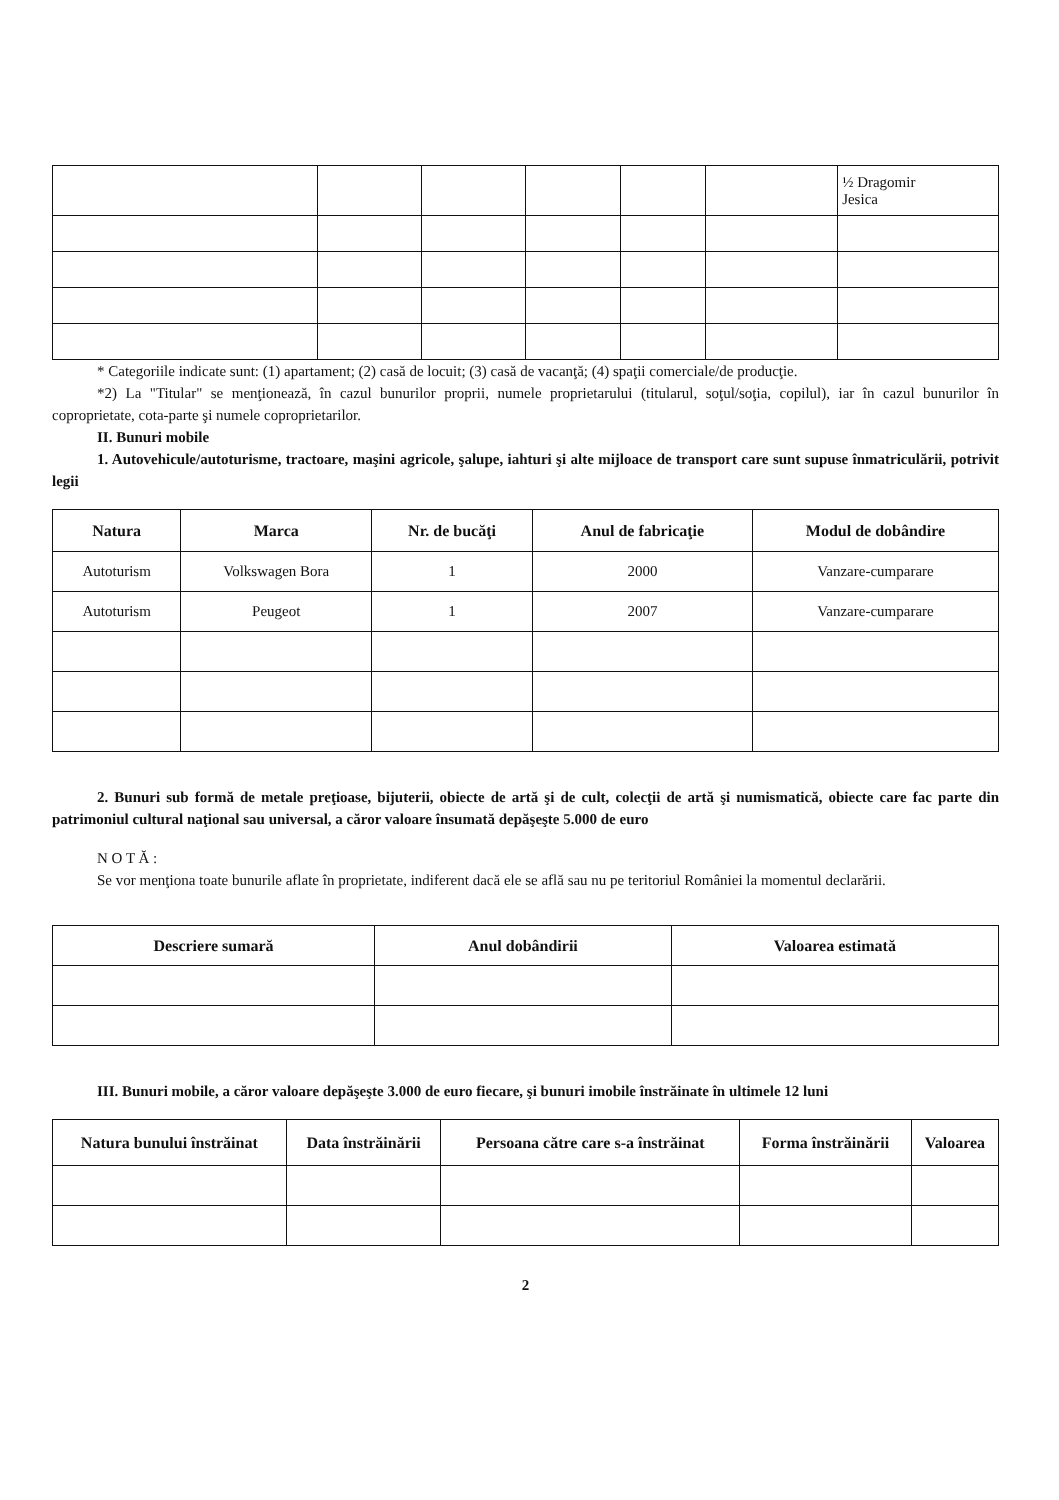| | | | | | | ½ Dragomir Jesica |
* Categoriile indicate sunt: (1) apartament; (2) casă de locuit; (3) casă de vacanţă; (4) spaţii comerciale/de producţie.
*2) La "Titular" se menţionează, în cazul bunurilor proprii, numele proprietarului (titularul, soţul/soţia, copilul), iar în cazul bunurilor în coproprietate, cota-parte şi numele coproprietarilor.
II. Bunuri mobile
1. Autovehicule/autoturisme, tractoare, maşini agricole, şalupe, iahturi şi alte mijloace de transport care sunt supuse înmatriculării, potrivit legii
| Natura | Marca | Nr. de bucăţi | Anul de fabricaţie | Modul de dobândire |
| --- | --- | --- | --- | --- |
| Autoturism | Volkswagen Bora | 1 | 2000 | Vanzare-cumparare |
| Autoturism | Peugeot | 1 | 2007 | Vanzare-cumparare |
2. Bunuri sub formă de metale preţioase, bijuterii, obiecte de artă şi de cult, colecţii de artă şi numismatică, obiecte care fac parte din patrimoniul cultural naţional sau universal, a căror valoare însumată depăşeşte 5.000 de euro
N O T Ă :
Se vor menţiona toate bunurile aflate în proprietate, indiferent dacă ele se află sau nu pe teritoriul României la momentul declarării.
| Descriere sumară | Anul dobândirii | Valoarea estimată |
| --- | --- | --- |
III. Bunuri mobile, a căror valoare depăşeşte 3.000 de euro fiecare, şi bunuri imobile înstrăinate în ultimele 12 luni
| Natura bunului înstrăinat | Data înstrăinării | Persoana către care s-a înstrăinat | Forma înstrăinării | Valoarea |
| --- | --- | --- | --- | --- |
2